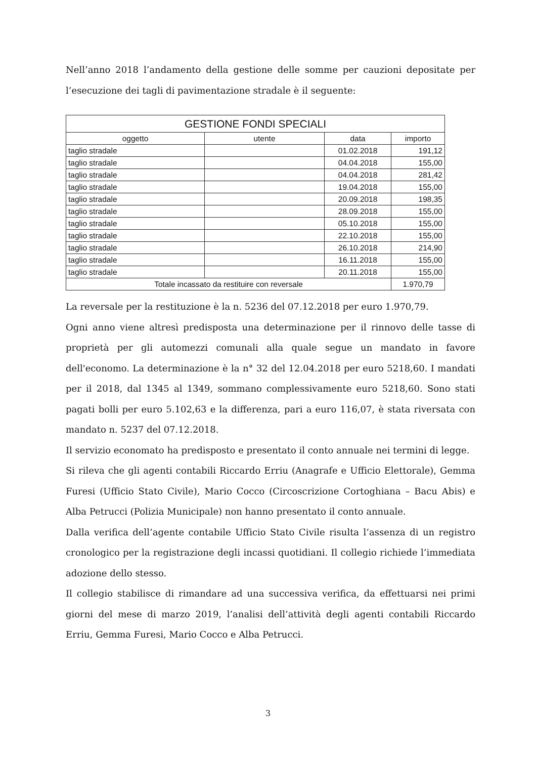Nell’anno 2018 l’andamento della gestione delle somme per cauzioni depositate per l’esecuzione dei tagli di pavimentazione stradale è il seguente:
| GESTIONE FONDI SPECIALI | | | |
| --- | --- | --- | --- |
| oggetto | utente | data | importo |
| taglio stradale | | 01.02.2018 | 191,12 |
| taglio stradale | | 04.04.2018 | 155,00 |
| taglio stradale | | 04.04.2018 | 281,42 |
| taglio stradale | | 19.04.2018 | 155,00 |
| taglio stradale | | 20.09.2018 | 198,35 |
| taglio stradale | | 28.09.2018 | 155,00 |
| taglio stradale | | 05.10.2018 | 155,00 |
| taglio stradale | | 22.10.2018 | 155,00 |
| taglio stradale | | 26.10.2018 | 214,90 |
| taglio stradale | | 16.11.2018 | 155,00 |
| taglio stradale | | 20.11.2018 | 155,00 |
| Totale incassato da restituire con reversale | | | 1.970,79 |
La reversale per la restituzione è la n. 5236 del 07.12.2018 per euro 1.970,79.
Ogni anno viene altresì predisposta una determinazione per il rinnovo delle tasse di proprietà per gli automezzi comunali alla quale segue un mandato in favore dell'economo. La determinazione è la n° 32 del 12.04.2018 per euro 5218,60. I mandati per il 2018, dal 1345 al 1349, sommano complessivamente euro 5218,60. Sono stati pagati bolli per euro 5.102,63 e la differenza, pari a euro 116,07, è stata riversata con mandato n. 5237 del 07.12.2018.
Il servizio economato ha predisposto e presentato il conto annuale nei termini di legge.
Si rileva che gli agenti contabili Riccardo Erriu (Anagrafe e Ufficio Elettorale), Gemma Furesi (Ufficio Stato Civile), Mario Cocco (Circoscrizione Cortoghiana – Bacu Abis) e Alba Petrucci (Polizia Municipale) non hanno presentato il conto annuale.
Dalla verifica dell’agente contabile Ufficio Stato Civile risulta l’assenza di un registro cronologico per la registrazione degli incassi quotidiani. Il collegio richiede l’immediata adozione dello stesso.
Il collegio stabilisce di rimandare ad una successiva verifica, da effettuarsi nei primi giorni del mese di marzo 2019, l’analisi dell’attività degli agenti contabili Riccardo Erriu, Gemma Furesi, Mario Cocco e Alba Petrucci.
3